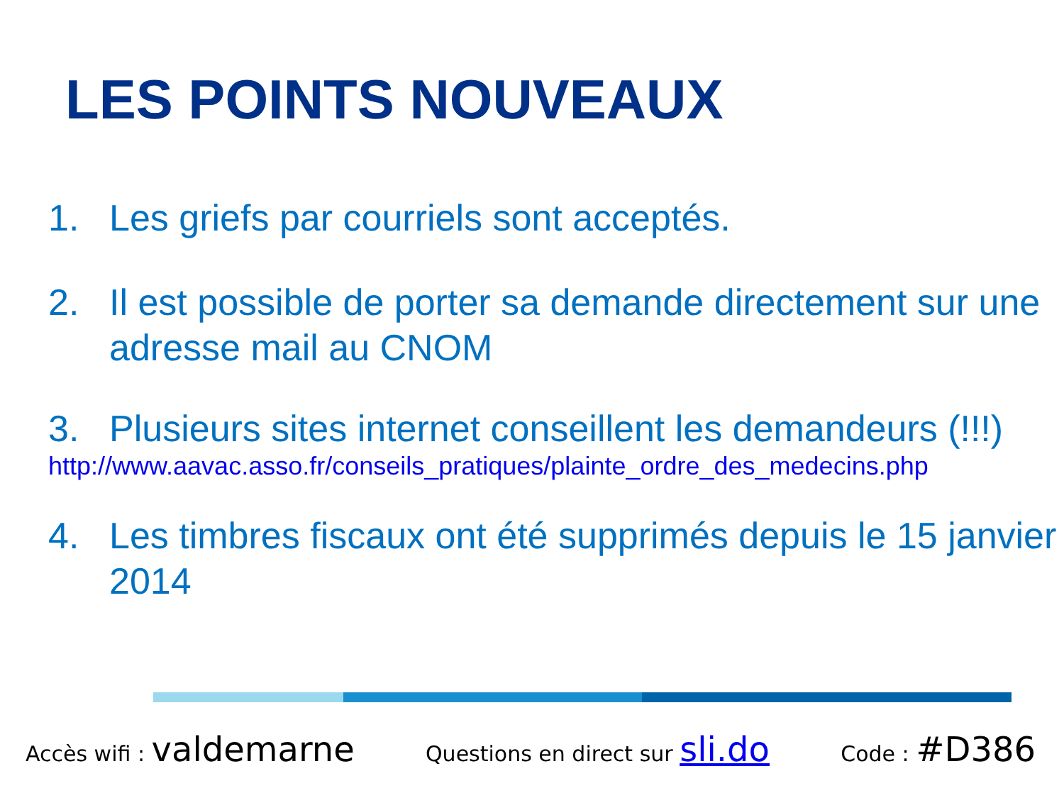LES POINTS NOUVEAUX
1. Les griefs par courriels sont acceptés.
2. Il est possible de porter sa demande directement sur une adresse mail au CNOM
3. Plusieurs sites internet conseillent les demandeurs (!!!)
http://www.aavac.asso.fr/conseils_pratiques/plainte_ordre_des_medecins.php
4. Les timbres fiscaux ont été supprimés depuis le 15 janvier 2014
Accès wifi : valdemarne Questions en direct sur sli.do Code : #D386